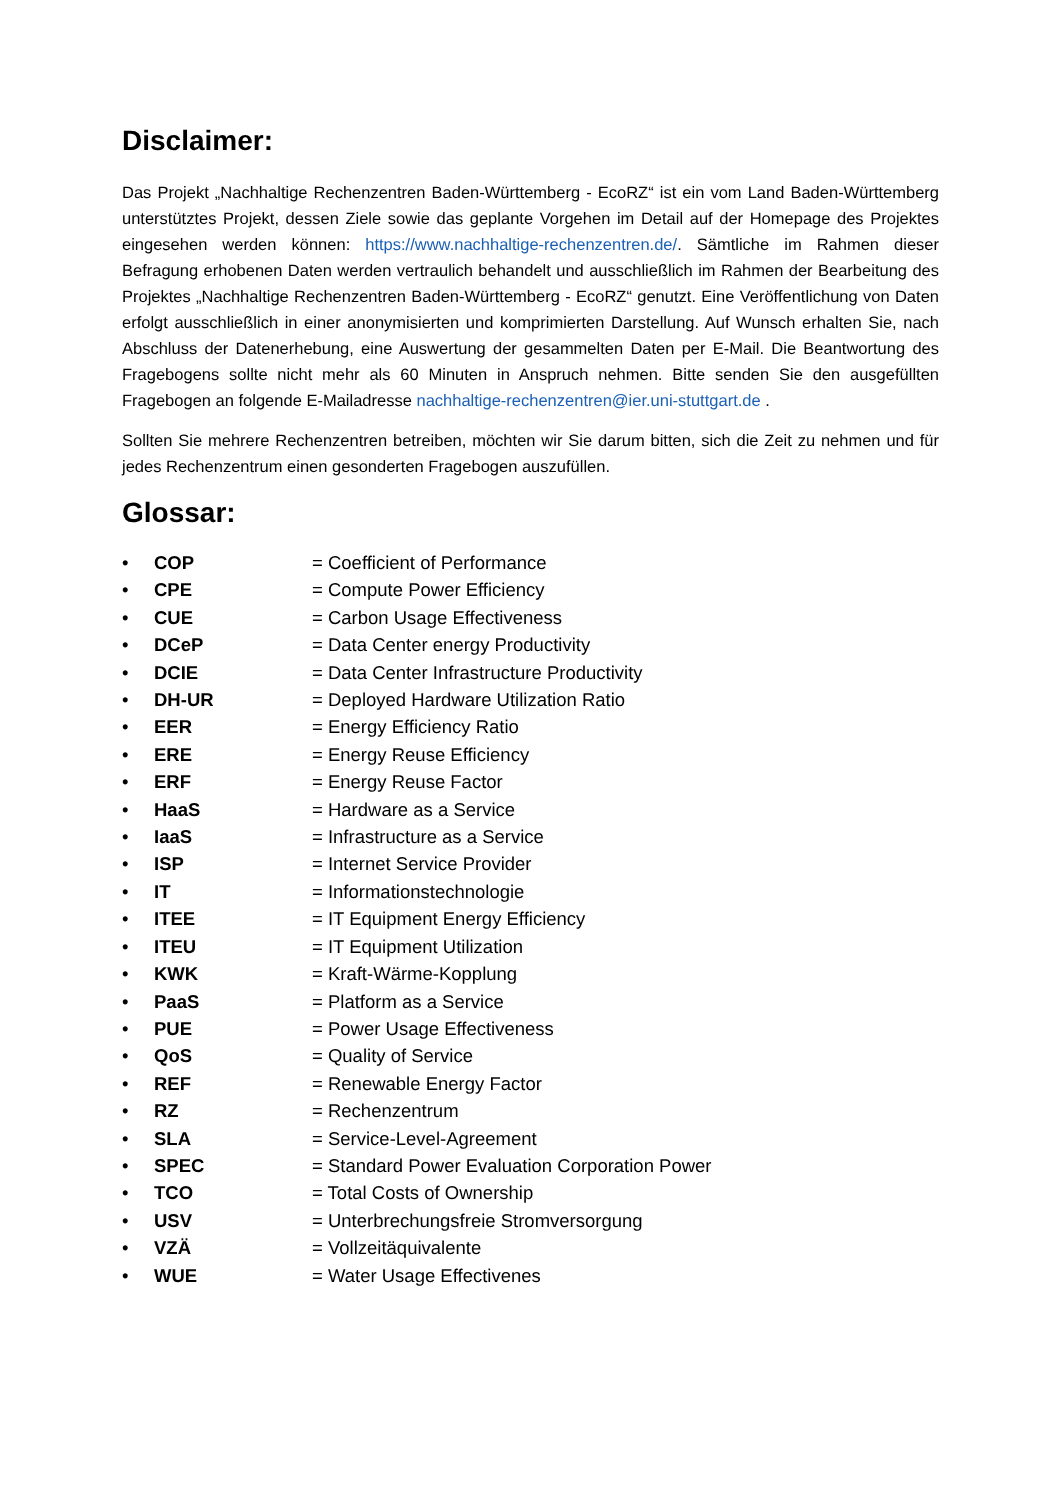Disclaimer:
Das Projekt „Nachhaltige Rechenzentren Baden-Württemberg - EcoRZ“ ist ein vom Land Baden-Württemberg unterstütztes Projekt, dessen Ziele sowie das geplante Vorgehen im Detail auf der Homepage des Projektes eingesehen werden können: https://www.nachhaltige-rechenzentren.de/. Sämtliche im Rahmen dieser Befragung erhobenen Daten werden vertraulich behandelt und ausschließlich im Rahmen der Bearbeitung des Projektes „Nachhaltige Rechenzentren Baden-Württemberg - EcoRZ“ genutzt. Eine Veröffentlichung von Daten erfolgt ausschließlich in einer anonymisierten und komprimierten Darstellung. Auf Wunsch erhalten Sie, nach Abschluss der Datenerhebung, eine Auswertung der gesammelten Daten per E-Mail. Die Beantwortung des Fragebogens sollte nicht mehr als 60 Minuten in Anspruch nehmen. Bitte senden Sie den ausgefüllten Fragebogen an folgende E-Mailadresse nachhaltige-rechenzentren@ier.uni-stuttgart.de .
Sollten Sie mehrere Rechenzentren betreiben, möchten wir Sie darum bitten, sich die Zeit zu nehmen und für jedes Rechenzentrum einen gesonderten Fragebogen auszufüllen.
Glossar:
• COP = Coefficient of Performance
• CPE = Compute Power Efficiency
• CUE = Carbon Usage Effectiveness
• DCeP = Data Center energy Productivity
• DCIE = Data Center Infrastructure Productivity
• DH-UR = Deployed Hardware Utilization Ratio
• EER = Energy Efficiency Ratio
• ERE = Energy Reuse Efficiency
• ERF = Energy Reuse Factor
• HaaS = Hardware as a Service
• IaaS = Infrastructure as a Service
• ISP = Internet Service Provider
• IT = Informationstechnologie
• ITEE = IT Equipment Energy Efficiency
• ITEU = IT Equipment Utilization
• KWK = Kraft-Wärme-Kopplung
• PaaS = Platform as a Service
• PUE = Power Usage Effectiveness
• QoS = Quality of Service
• REF = Renewable Energy Factor
• RZ = Rechenzentrum
• SLA = Service-Level-Agreement
• SPEC = Standard Power Evaluation Corporation Power
• TCO = Total Costs of Ownership
• USV = Unterbrechungsfreie Stromversorgung
• VZÄ = Vollzeitäquivalente
• WUE = Water Usage Effectivenes